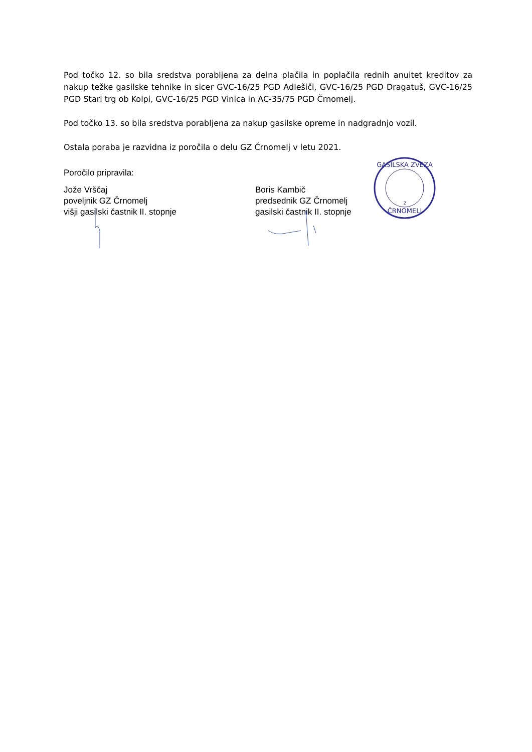Pod točko 12. so bila sredstva porabljena za delna plačila in poplačila rednih anuitet kreditov za nakup težke gasilske tehnike in sicer GVC-16/25 PGD Adlešiči, GVC-16/25 PGD Dragatuš, GVC-16/25 PGD Stari trg ob Kolpi, GVC-16/25 PGD Vinica in AC-35/75 PGD Črnomelj.
Pod točko 13. so bila sredstva porabljena za nakup gasilske opreme in nadgradnjo vozil.
Ostala poraba je razvidna iz poročila o delu GZ Črnomelj v letu 2021.
Poročilo pripravila:
Jože Vrščaj
poveljnik GZ Črnomelj
višji gasilski častnik II. stopnje
Boris Kambič
predsednik GZ Črnomelj
gasilski častnik II. stopnje
GASILSKA ZVEZA
ČRNOMELJ
2